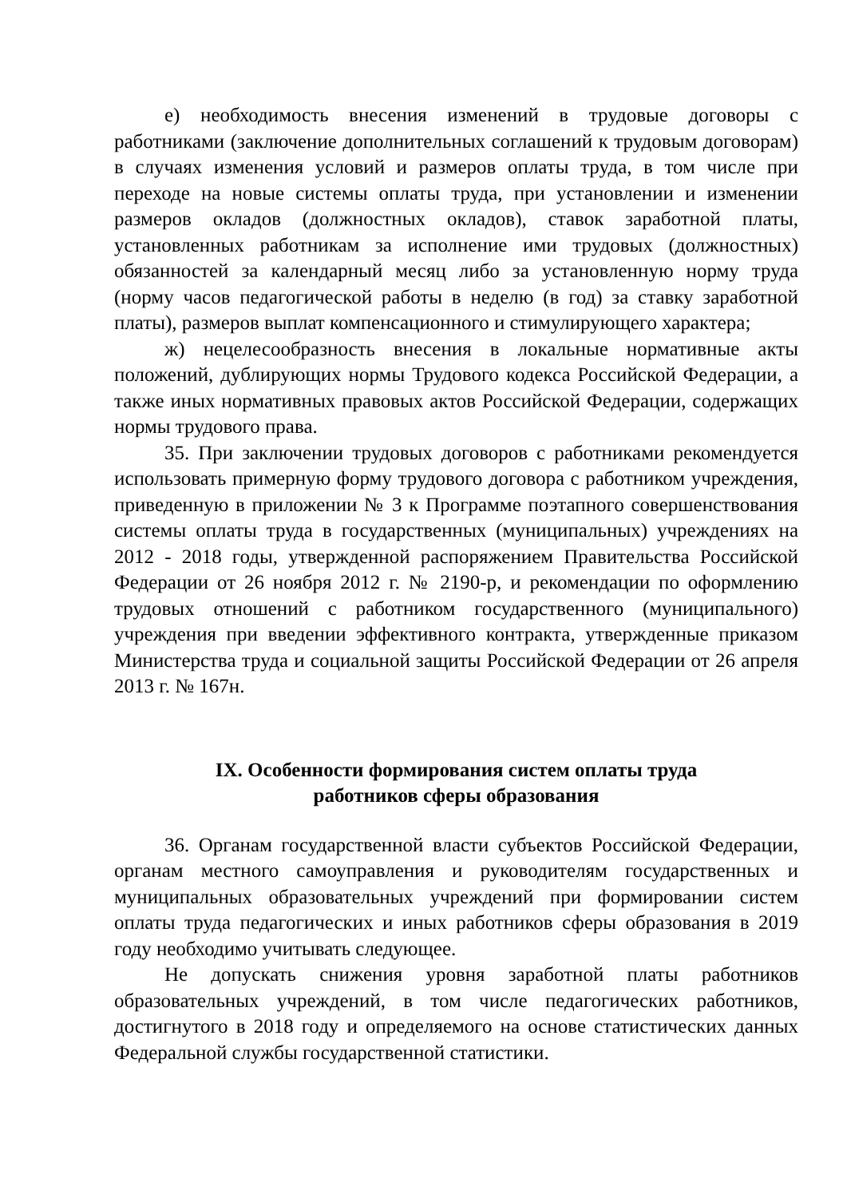е) необходимость внесения изменений в трудовые договоры с работниками (заключение дополнительных соглашений к трудовым договорам) в случаях изменения условий и размеров оплаты труда, в том числе при переходе на новые системы оплаты труда, при установлении и изменении размеров окладов (должностных окладов), ставок заработной платы, установленных работникам за исполнение ими трудовых (должностных) обязанностей за календарный месяц либо за установленную норму труда (норму часов педагогической работы в неделю (в год) за ставку заработной платы), размеров выплат компенсационного и стимулирующего характера;
ж) нецелесообразность внесения в локальные нормативные акты положений, дублирующих нормы Трудового кодекса Российской Федерации, а также иных нормативных правовых актов Российской Федерации, содержащих нормы трудового права.
35. При заключении трудовых договоров с работниками рекомендуется использовать примерную форму трудового договора с работником учреждения, приведенную в приложении № 3 к Программе поэтапного совершенствования системы оплаты труда в государственных (муниципальных) учреждениях на 2012 - 2018 годы, утвержденной распоряжением Правительства Российской Федерации от 26 ноября 2012 г. № 2190-р, и рекомендации по оформлению трудовых отношений с работником государственного (муниципального) учреждения при введении эффективного контракта, утвержденные приказом Министерства труда и социальной защиты Российской Федерации от 26 апреля 2013 г. № 167н.
IX. Особенности формирования систем оплаты труда
работников сферы образования
36. Органам государственной власти субъектов Российской Федерации, органам местного самоуправления и руководителям государственных и муниципальных образовательных учреждений при формировании систем оплаты труда педагогических и иных работников сферы образования в 2019 году необходимо учитывать следующее.
Не допускать снижения уровня заработной платы работников образовательных учреждений, в том числе педагогических работников, достигнутого в 2018 году и определяемого на основе статистических данных Федеральной службы государственной статистики.